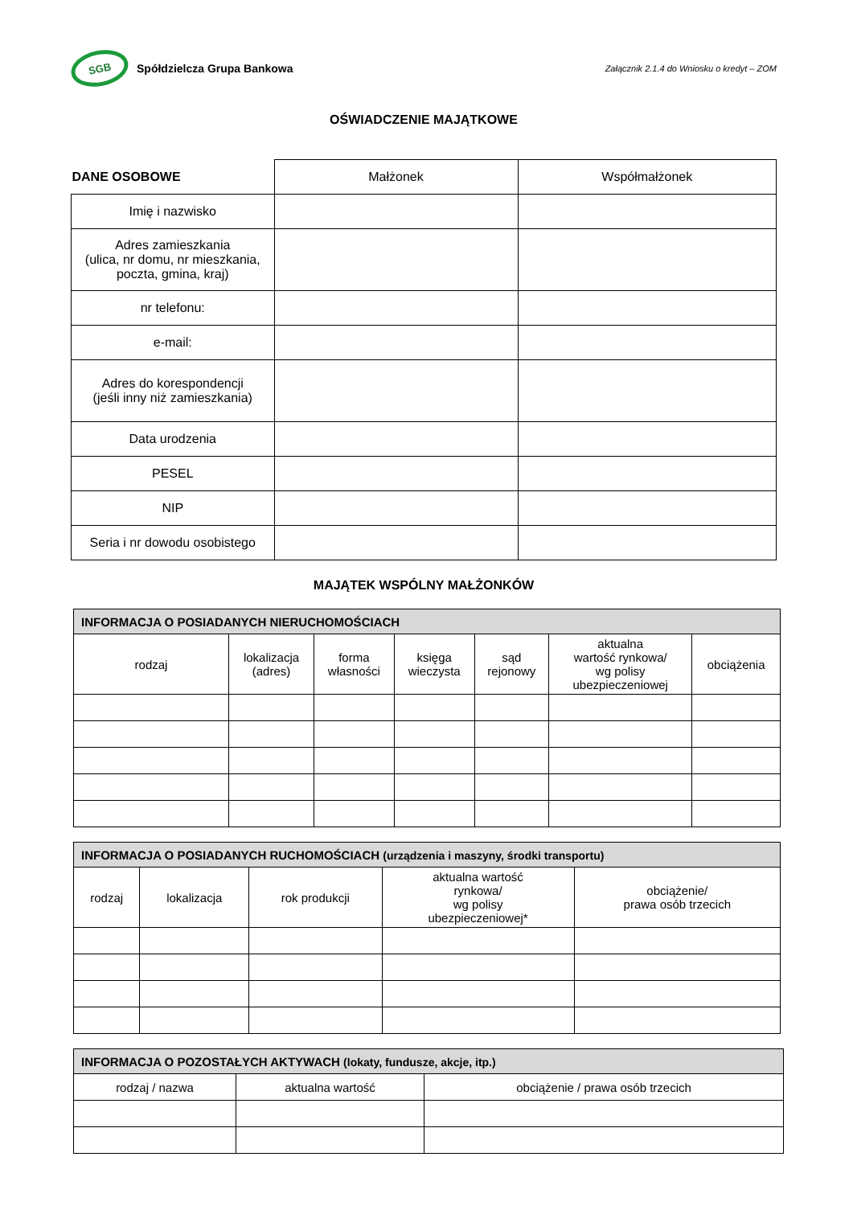SGB
Spółdzielcza Grupa Bankowa
Załącznik 2.1.4 do Wniosku o kredyt – ZOM
OŚWIADCZENIE MAJĄTKOWE
| DANE OSOBOWE | Małżonek | Współmałżonek |
| Imię i nazwisko | | |
| Adres zamieszkania (ulica, nr domu, nr mieszkania, poczta, gmina, kraj) | | |
| nr telefonu: | | |
| e-mail: | | |
| Adres do korespondencji (jeśli inny niż zamieszkania) | | |
| Data urodzenia | | |
| PESEL | | |
| NIP | | |
| Seria i nr dowodu osobistego | | |
MAJĄTEK WSPÓLNY MAŁŻONKÓW
| INFORMACJA O POSIADANYCH NIERUCHOMOŚCIACH | | | | | | |
| rodzaj | lokalizacja (adres) | forma własności | księga wieczysta | sąd rejonowy | aktualna wartość rynkowa/ wg polisy ubezpieczeniowej | obciążenia |
| INFORMACJA O POSIADANYCH RUCHOMOŚCIACH (urządzenia i maszyny, środki transportu) | | | | |
| rodzaj | lokalizacja | rok produkcji | aktualna wartość rynkowa/ wg polisy ubezpieczeniowej* | obciążenie/ prawa osób trzecich |
| INFORMACJA O POZOSTAŁYCH AKTYWACH (lokaty, fundusze, akcje, itp.) | | |
| rodzaj / nazwa | aktualna wartość | obciążenie / prawa osób trzecich |